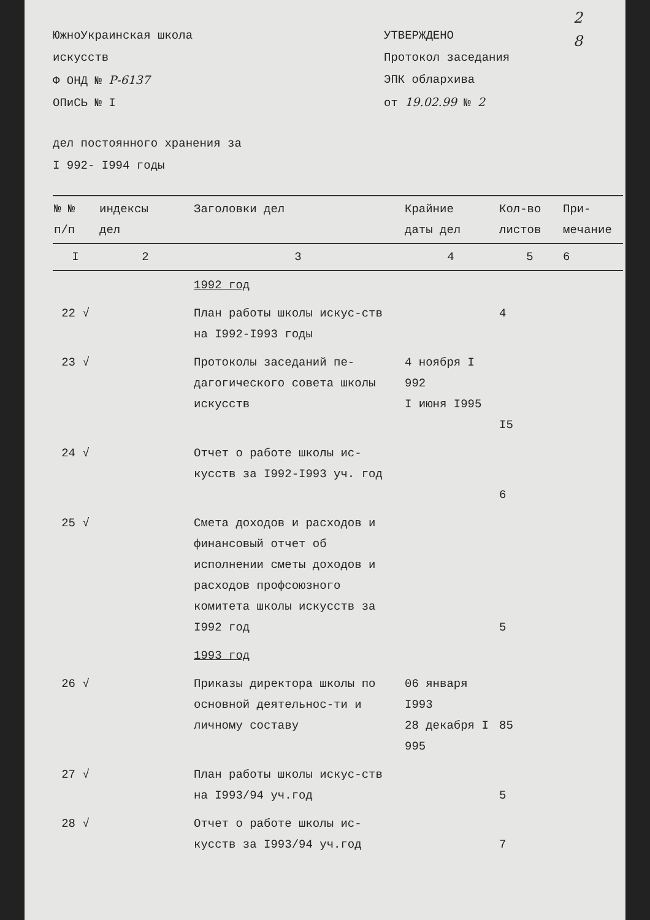2
8
ЮжноУкраинская школа
искусств
Ф ОНД № Р-6137
ОПиСЬ № I
УТВЕРЖДЕНО
Протокол заседания
ЭПК облархива
от 19.02.99 № 2
дел постоянного хранения за
I 992- I994 годы
| № № п/п | индексы дел | Заголовки дел | Крайние даты дел | Кол-во листов | При- мечание |
| --- | --- | --- | --- | --- | --- |
| I | 2 | 3 | 4 | 5 | 6 |
| | | 1992 год | | | |
| 22 √ | | План работы школы искус-ств на I992-I993 годы | | 4 | |
| 23 √ | | Протоколы заседаний пе-дагогического совета школы искусств | 4 ноября I 992 I июня I995 | I5 | |
| 24 √ | | Отчет о работе школы ис-кусств за I992-I993 уч. год | | 6 | |
| 25 √ | | Смета доходов и расходов и финансовый отчет об исполнении сметы доходов и расходов профсоюзного комитета школы искусств за I992 год | | 5 | |
| | | 1993 год | | | |
| 26 √ | | Приказы директора школы по основной деятельнос-ти и личному составу | 06 января I993 28 декабря I 995 | 85 | |
| 27 √ | | План работы школы искус-ств на I993/94 уч.год | | 5 | |
| 28 √ | | Отчет о работе школы ис-кусств за I993/94 уч.год | | 7 | |